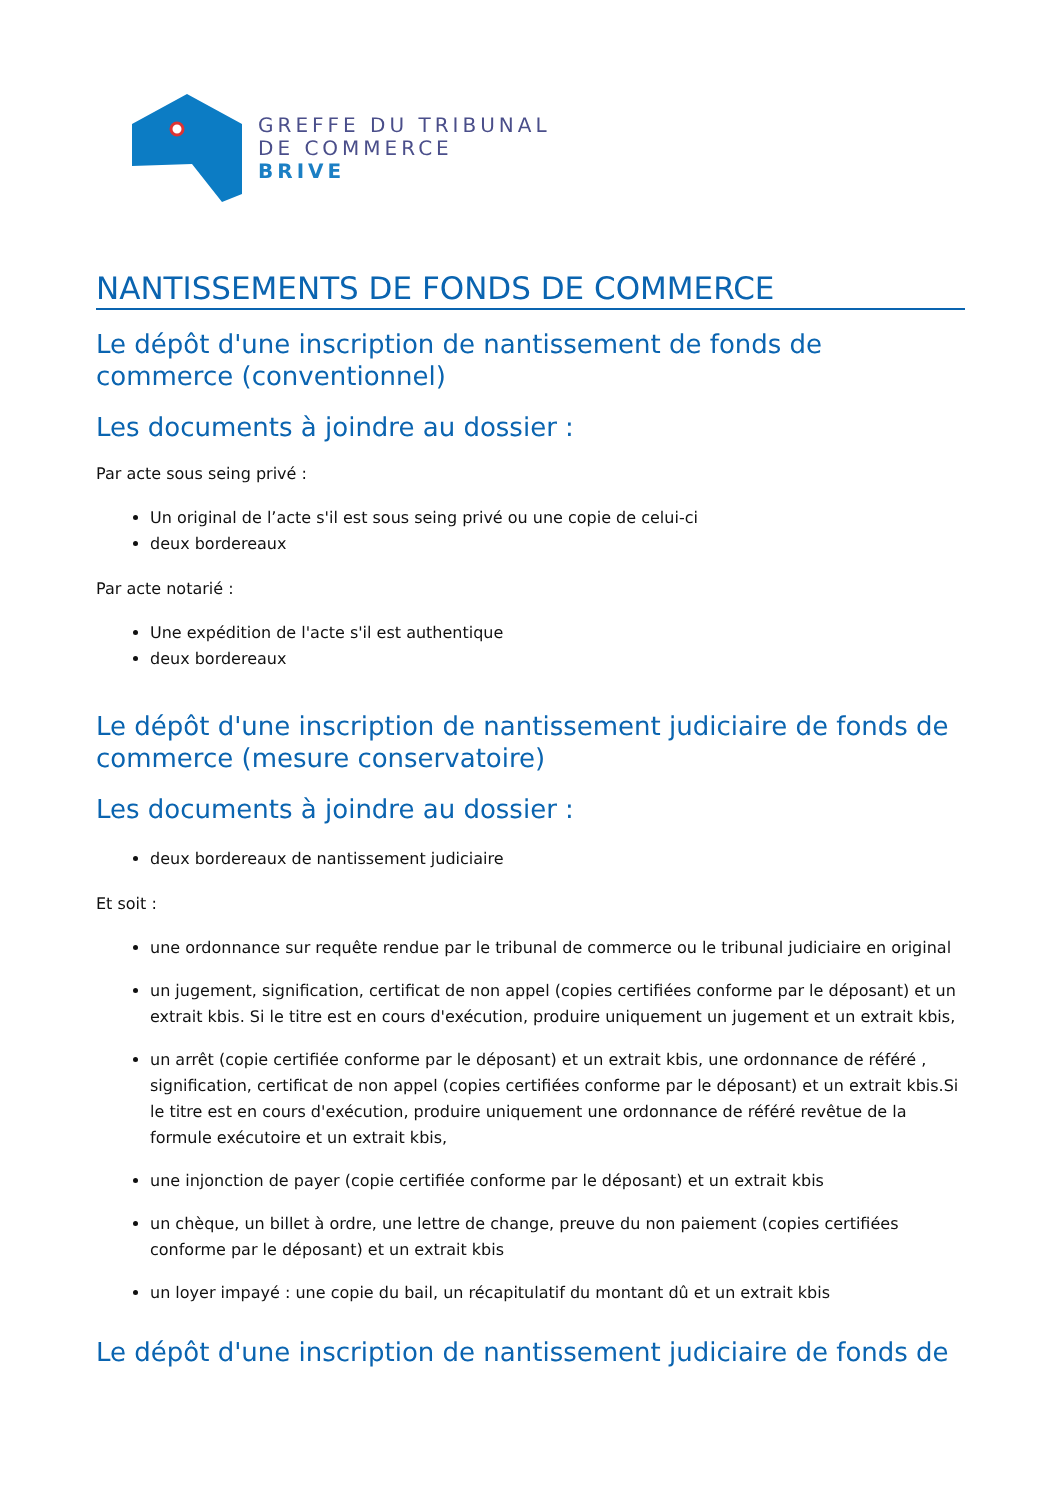GREFFE DU TRIBUNAL
DE COMMERCE
BRIVE
NANTISSEMENTS DE FONDS DE COMMERCE
Le dépôt d'une inscription de nantissement de fonds de commerce (conventionnel)
Les documents à joindre au dossier :
Par acte sous seing privé :
Un original de l’acte s'il est sous seing privé ou une copie de celui-ci
deux bordereaux
Par acte notarié :
Une expédition de l'acte s'il est authentique
deux bordereaux
Le dépôt d'une inscription de nantissement judiciaire de fonds de commerce (mesure conservatoire)
Les documents à joindre au dossier :
deux bordereaux de nantissement judiciaire
Et soit :
une ordonnance sur requête rendue par le tribunal de commerce ou le tribunal judiciaire en original
un jugement, signification, certificat de non appel (copies certifiées conforme par le déposant) et un extrait kbis. Si le titre est en cours d'exécution, produire uniquement un jugement et un extrait kbis,
un arrêt (copie certifiée conforme par le déposant) et un extrait kbis, une ordonnance de référé , signification, certificat de non appel (copies certifiées conforme par le déposant) et un extrait kbis.Si le titre est en cours d'exécution, produire uniquement une ordonnance de référé revêtue de la formule exécutoire et un extrait kbis,
une injonction de payer (copie certifiée conforme par le déposant) et un extrait kbis
un chèque, un billet à ordre, une lettre de change, preuve du non paiement (copies certifiées conforme par le déposant) et un extrait kbis
un loyer impayé : une copie du bail, un récapitulatif du montant dû et un extrait kbis
Le dépôt d'une inscription de nantissement judiciaire de fonds de